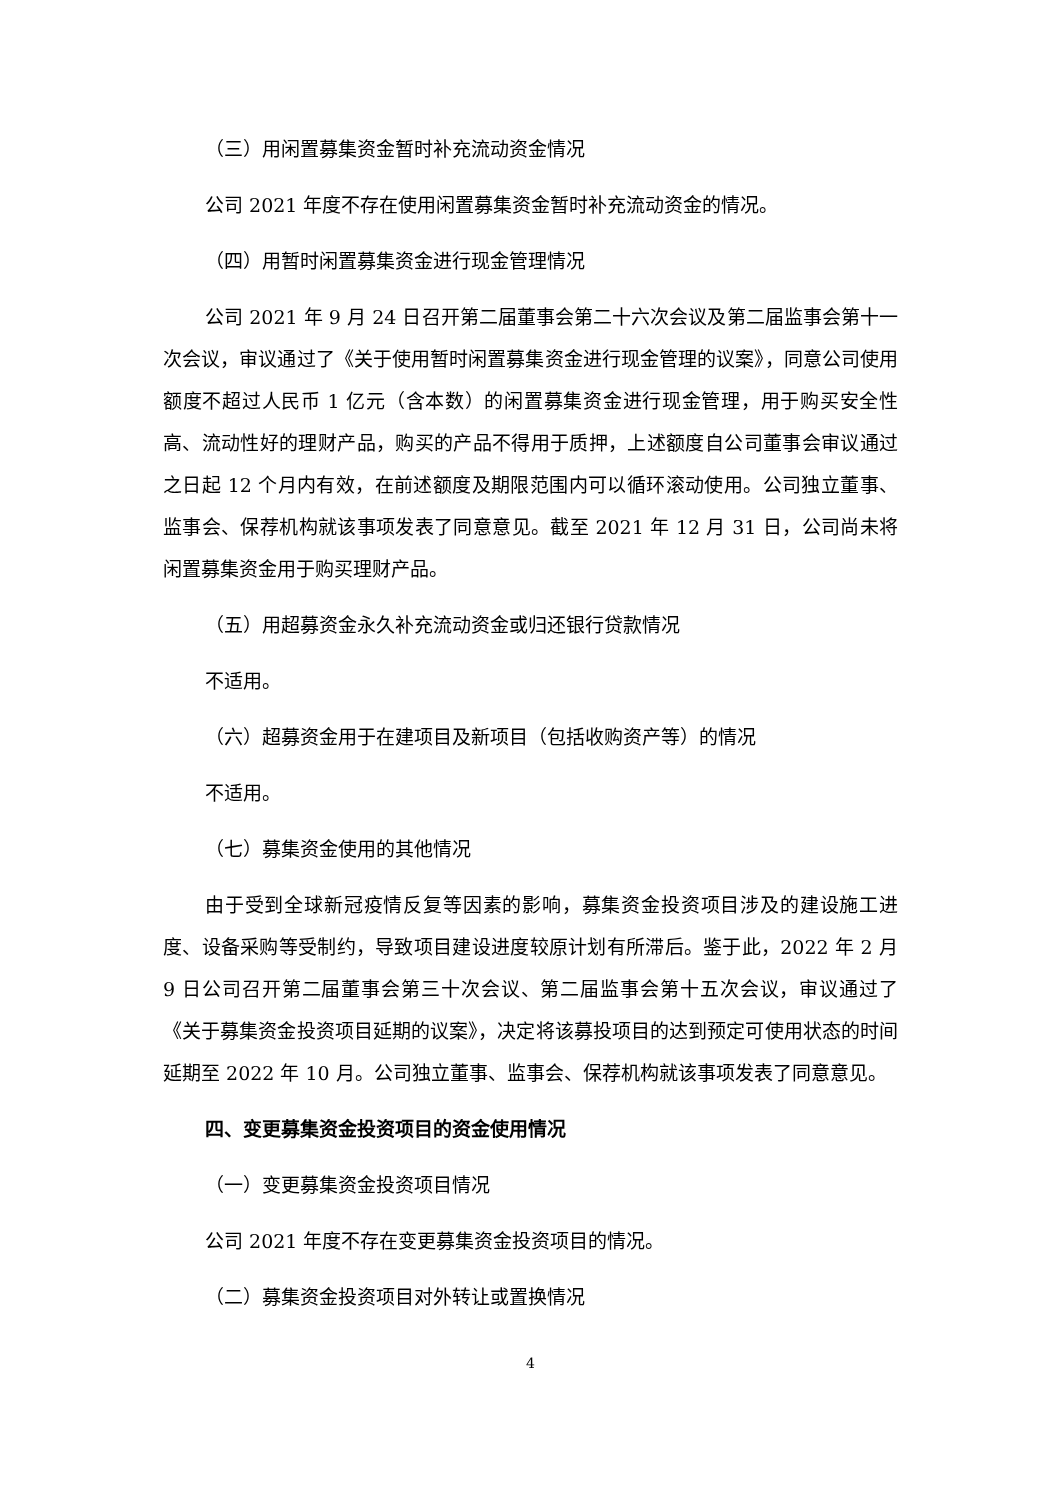（三）用闲置募集资金暂时补充流动资金情况
公司 2021 年度不存在使用闲置募集资金暂时补充流动资金的情况。
（四）用暂时闲置募集资金进行现金管理情况
公司 2021 年 9 月 24 日召开第二届董事会第二十六次会议及第二届监事会第十一次会议，审议通过了《关于使用暂时闲置募集资金进行现金管理的议案》，同意公司使用额度不超过人民币 1 亿元（含本数）的闲置募集资金进行现金管理，用于购买安全性高、流动性好的理财产品，购买的产品不得用于质押，上述额度自公司董事会审议通过之日起 12 个月内有效，在前述额度及期限范围内可以循环滚动使用。公司独立董事、监事会、保荐机构就该事项发表了同意意见。截至 2021 年 12 月 31 日，公司尚未将闲置募集资金用于购买理财产品。
（五）用超募资金永久补充流动资金或归还银行贷款情况
不适用。
（六）超募资金用于在建项目及新项目（包括收购资产等）的情况
不适用。
（七）募集资金使用的其他情况
由于受到全球新冠疫情反复等因素的影响，募集资金投资项目涉及的建设施工进度、设备采购等受制约，导致项目建设进度较原计划有所滞后。鉴于此，2022 年 2 月 9 日公司召开第二届董事会第三十次会议、第二届监事会第十五次会议，审议通过了《关于募集资金投资项目延期的议案》，决定将该募投项目的达到预定可使用状态的时间延期至 2022 年 10 月。公司独立董事、监事会、保荐机构就该事项发表了同意意见。
四、变更募集资金投资项目的资金使用情况
（一）变更募集资金投资项目情况
公司 2021 年度不存在变更募集资金投资项目的情况。
（二）募集资金投资项目对外转让或置换情况
4